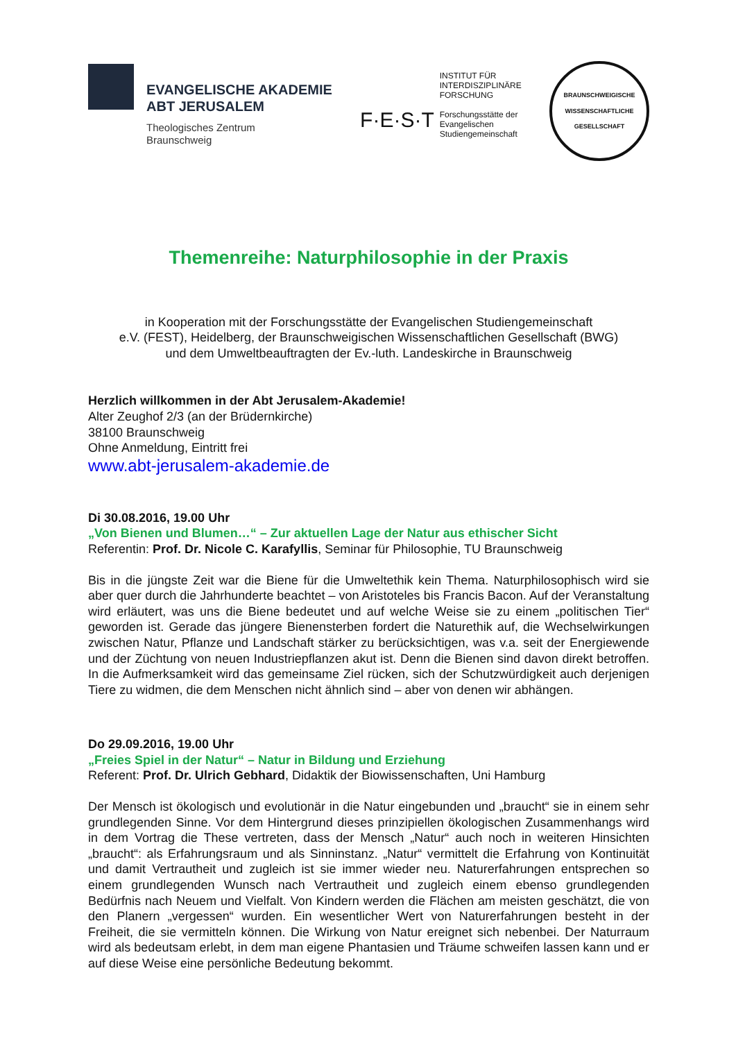EVANGELISCHE AKADEMIE
ABT JERUSALEM
Theologisches Zentrum
Braunschweig
F·E·S·T
INSTITUT FÜR
INTERDISZIPLINÄRE
FORSCHUNG
Forschungsstätte der
Evangelischen
Studiengemeinschaft
BRAUNSCHWEIGISCHE WISSENSCHAFTLICHE GESELLSCHAFT
Themenreihe: Naturphilosophie in der Praxis
in Kooperation mit der Forschungsstätte der Evangelischen Studiengemeinschaft
e.V. (FEST), Heidelberg, der Braunschweigischen Wissenschaftlichen Gesellschaft (BWG)
und dem Umweltbeauftragten der Ev.-luth. Landeskirche in Braunschweig
Herzlich willkommen in der Abt Jerusalem-Akademie!
Alter Zeughof 2/3 (an der Brüdernkirche)
38100 Braunschweig
Ohne Anmeldung, Eintritt frei
www.abt-jerusalem-akademie.de
Di 30.08.2016, 19.00 Uhr
„Von Bienen und Blumen…“ – Zur aktuellen Lage der Natur aus ethischer Sicht
Referentin: Prof. Dr. Nicole C. Karafyllis, Seminar für Philosophie, TU Braunschweig
Bis in die jüngste Zeit war die Biene für die Umweltethik kein Thema. Naturphilosophisch wird sie aber quer durch die Jahrhunderte beachtet – von Aristoteles bis Francis Bacon. Auf der Veranstaltung wird erläutert, was uns die Biene bedeutet und auf welche Weise sie zu einem „politischen Tier“ geworden ist. Gerade das jüngere Bienensterben fordert die Naturethik auf, die Wechselwirkungen zwischen Natur, Pflanze und Landschaft stärker zu berücksichtigen, was v.a. seit der Energiewende und der Züchtung von neuen Industriepflanzen akut ist. Denn die Bienen sind davon direkt betroffen. In die Aufmerksamkeit wird das gemeinsame Ziel rücken, sich der Schutzwürdigkeit auch derjenigen Tiere zu widmen, die dem Menschen nicht ähnlich sind – aber von denen wir abhängen.
Do 29.09.2016, 19.00 Uhr
„Freies Spiel in der Natur“ – Natur in Bildung und Erziehung
Referent: Prof. Dr. Ulrich Gebhard, Didaktik der Biowissenschaften, Uni Hamburg
Der Mensch ist ökologisch und evolutionär in die Natur eingebunden und „braucht“ sie in einem sehr grundlegenden Sinne. Vor dem Hintergrund dieses prinzipiellen ökologischen Zusammenhangs wird in dem Vortrag die These vertreten, dass der Mensch „Natur“ auch noch in weiteren Hinsichten „braucht“: als Erfahrungsraum und als Sinninstanz. „Natur“ vermittelt die Erfahrung von Kontinuität und damit Vertrautheit und zugleich ist sie immer wieder neu. Naturerfahrungen entsprechen so einem grundlegenden Wunsch nach Vertrautheit und zugleich einem ebenso grundlegenden Bedürfnis nach Neuem und Vielfalt. Von Kindern werden die Flächen am meisten geschätzt, die von den Planern „vergessen“ wurden. Ein wesentlicher Wert von Naturerfahrungen besteht in der Freiheit, die sie vermitteln können. Die Wirkung von Natur ereignet sich nebenbei. Der Naturraum wird als bedeutsam erlebt, in dem man eigene Phantasien und Träume schweifen lassen kann und er auf diese Weise eine persönliche Bedeutung bekommt.